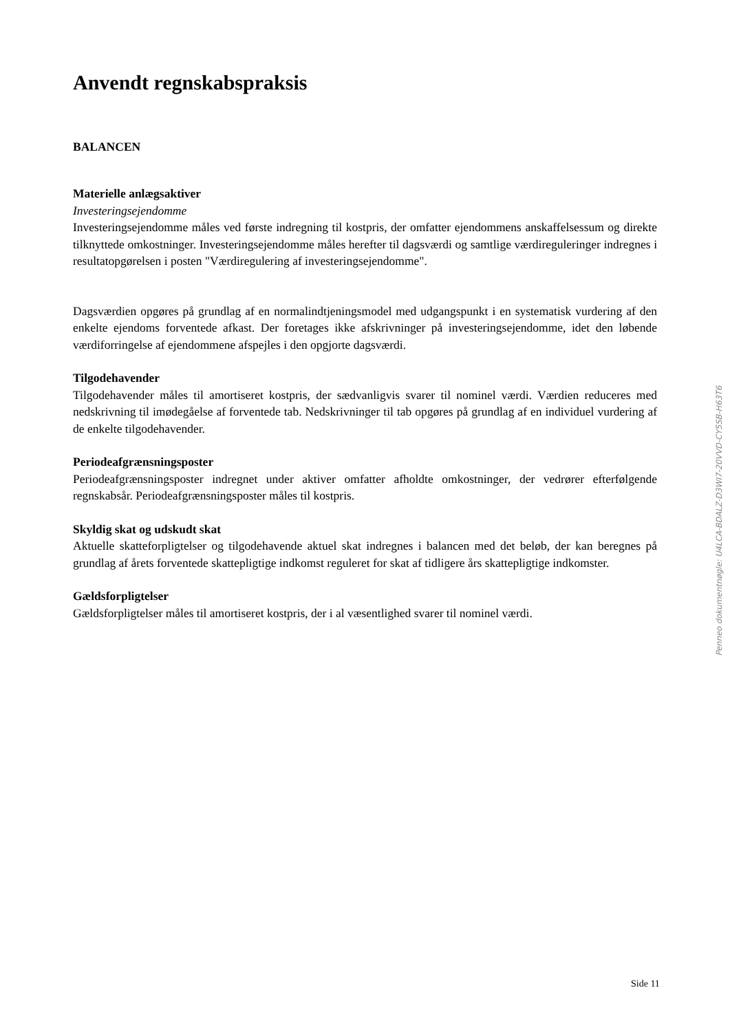Anvendt regnskabspraksis
BALANCEN
Materielle anlægsaktiver
Investeringsejendomme
Investeringsejendomme måles ved første indregning til kostpris, der omfatter ejendommens anskaffelsessum og direkte tilknyttede omkostninger. Investeringsejendomme måles herefter til dagsværdi og samtlige værdireguleringer indregnes i resultatopgørelsen i posten "Værdiregulering af investeringsejendomme".
Dagsværdien opgøres på grundlag af en normalindtjeningsmodel med udgangspunkt i en systematisk vurdering af den enkelte ejendoms forventede afkast. Der foretages ikke afskrivninger på investeringsejendomme, idet den løbende værdiforringelse af ejendommene afspejles i den opgjorte dagsværdi.
Tilgodehavender
Tilgodehavender måles til amortiseret kostpris, der sædvanligvis svarer til nominel værdi. Værdien reduceres med nedskrivning til imødegåelse af forventede tab. Nedskrivninger til tab opgøres på grundlag af en individuel vurdering af de enkelte tilgodehavender.
Periodeafgrænsningsposter
Periodeafgrænsningsposter indregnet under aktiver omfatter afholdte omkostninger, der vedrører efterfølgende regnskabsår. Periodeafgrænsningsposter måles til kostpris.
Skyldig skat og udskudt skat
Aktuelle skatteforpligtelser og tilgodehavende aktuel skat indregnes i balancen med det beløb, der kan beregnes på grundlag af årets forventede skattepligtige indkomst reguleret for skat af tidligere års skattepligtige indkomster.
Gældsforpligtelser
Gældsforpligtelser måles til amortiseret kostpris, der i al væsentlighed svarer til nominel værdi.
Penneo dokumentnøgle: U4LCA-BDALZ-D3WI7-20VVD-CY5SB-H63T6
Side 11